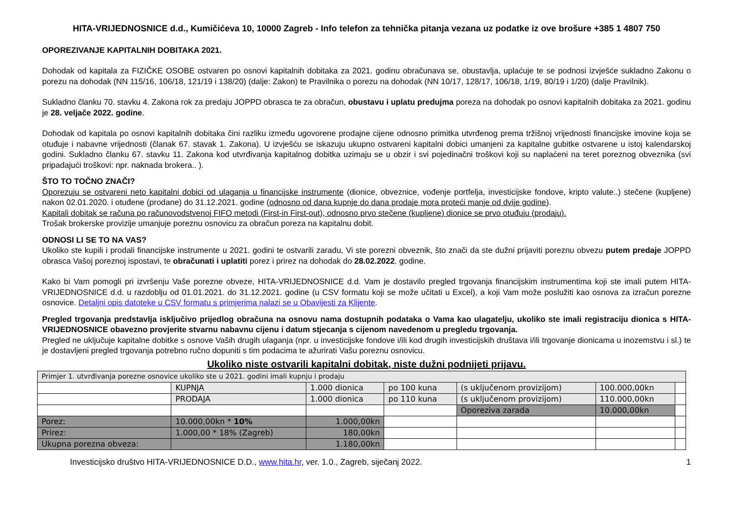HITA-VRIJEDNOSNICE d.d., Kumičićeva 10, 10000 Zagreb - Info telefon za tehnička pitanja vezana uz podatke iz ove brošure +385 1 4807 750
OPOREZIVANJE KAPITALNIH DOBITAKA 2021.
Dohodak od kapitala za FIZIČKE OSOBE ostvaren po osnovi kapitalnih dobitaka za 2021. godinu obračunava se, obustavlja, uplaćuje te se podnosi izvješće sukladno Zakonu o porezu na dohodak (NN 115/16, 106/18, 121/19 i 138/20) (dalje: Zakon) te Pravilnika o porezu na dohodak (NN 10/17, 128/17, 106/18, 1/19, 80/19 i 1/20) (dalje Pravilnik).
Sukladno članku 70. stavku 4. Zakona rok za predaju JOPPD obrasca te za obračun, obustavu i uplatu predujma poreza na dohodak po osnovi kapitalnih dobitaka za 2021. godinu je 28. veljače 2022. godine.
Dohodak od kapitala po osnovi kapitalnih dobitaka čini razliku između ugovorene prodajne cijene odnosno primitka utvrđenog prema tržišnoj vrijednosti financijske imovine koja se otuđuje i nabavne vrijednosti (članak 67. stavak 1. Zakona). U izvješću se iskazuju ukupno ostvareni kapitalni dobici umanjeni za kapitalne gubitke ostvarene u istoj kalendarskoj godini. Sukladno članku 67. stavku 11. Zakona kod utvrđivanja kapitalnog dobitka uzimaju se u obzir i svi pojedinačni troškovi koji su naplaćeni na teret poreznog obveznika (svi pripadajući troškovi: npr. naknada brokera.. ).
ŠTO TO TOČNO ZNAČI?
Oporezuju se ostvareni neto kapitalni dobici od ulaganja u financijske instrumente (dionice, obveznice, vođenje portfelja, investicijske fondove, kripto valute..) stečene (kupljene) nakon 02.01.2020. i otuđene (prodane) do 31.12.2021. godine (odnosno od dana kupnje do dana prodaje mora proteći manje od dvije godine).
Kapitali dobitak se računa po računovodstvenoj FIFO metodi (First-in First-out), odnosno prvo stečene (kupljene) dionice se prvo otuđuju (prodaju).
Trošak brokerske provizije umanjuje poreznu osnovicu za obračun poreza na kapitalnu dobit.
ODNOSI LI SE TO NA VAS?
Ukoliko ste kupili i prodali financijske instrumente u 2021. godini te ostvarili zaradu, Vi ste porezni obveznik, što znači da ste dužni prijaviti poreznu obvezu putem predaje JOPPD obrasca Vašoj poreznoj ispostavi, te obračunati i uplatiti porez i prirez na dohodak do 28.02.2022. godine.
Kako bi Vam pomogli pri izvršenju Vaše porezne obveze, HITA-VRIJEDNOSNICE d.d. Vam je dostavilo pregled trgovanja financijskim instrumentima koji ste imali putem HITA-VRIJEDNOSNICE d.d. u razdoblju od 01.01.2021. do 31.12.2021. godine (u CSV formatu koji se može učitati u Excel), a koji Vam može poslužiti kao osnova za izračun porezne osnovice. Detaljni opis datoteke u CSV formatu s primjerima nalazi se u Obavijesti za Klijente.
Pregled trgovanja predstavlja isključivo prijedlog obračuna na osnovu nama dostupnih podataka o Vama kao ulagatelju, ukoliko ste imali registraciju dionica s HITA-VRIJEDNOSNICE obavezno provjerite stvarnu nabavnu cijenu i datum stjecanja s cijenom navedenom u pregledu trgovanja.
Pregled ne uključuje kapitalne dobitke s osnove Vaših drugih ulaganja (npr. u investicijske fondove i/ili kod drugih investicijskih društava i/ili trgovanje dionicama u inozemstvu i sl.) te je dostavljeni pregled trgovanja potrebno ručno dopuniti s tim podacima te ažurirati Vašu poreznu osnovicu.
Ukoliko niste ostvarili kapitalni dobitak, niste dužni podnijeti prijavu.
| Primjer 1. utvrđivanja porezne osnovice ukoliko ste u 2021. godini imali kupnju i prodaju | | | | | | |
| | KUPNJA | 1.000 dionica | po 100 kuna | (s uključenom provizijom) | 100.000,00kn | |
| | PRODAJA | 1.000 dionica | po 110 kuna | (s uključenom provizijom) | 110.000,00kn | |
| | | | | Oporeziva zarada | 10.000,00kn | |
| Porez: | 10.000,00kn * 10% | 1.000,00kn | | | | |
| Prirez: | 1.000,00 * 18% (Zagreb) | 180,00kn | | | | |
| Ukupna porezna obveza: | | 1.180,00kn | | | | |
Investicijsko društvo HITA-VRIJEDNOSNICE D.D., www.hita.hr, ver. 1.0., Zagreb, siječanj 2022. 1